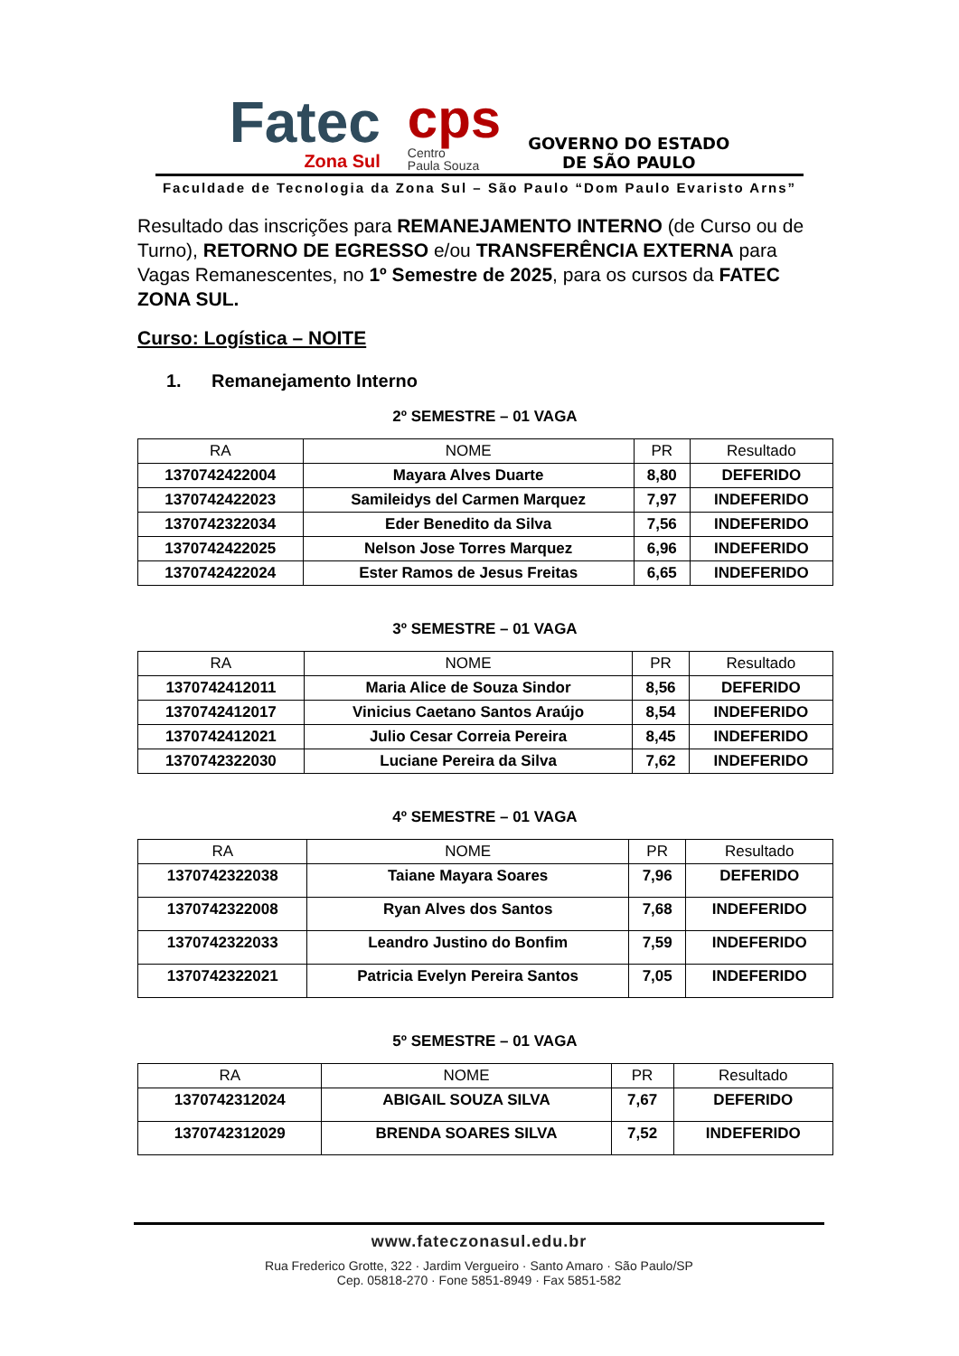Fatec
Zona Sul
cps
Centro
Paula Souza
GOVERNO DO ESTADO
DE SÃO PAULO
Faculdade de Tecnologia da Zona Sul – São Paulo “Dom Paulo Evaristo Arns”
Resultado das inscrições para REMANEJAMENTO INTERNO (de Curso ou de Turno), RETORNO DE EGRESSO e/ou TRANSFERÊNCIA EXTERNA para Vagas Remanescentes, no 1º Semestre de 2025, para os cursos da FATEC ZONA SUL.
Curso: Logística – NOITE
1. Remanejamento Interno
2º SEMESTRE – 01 VAGA
| RA | NOME | PR | Resultado |
| --- | --- | --- | --- |
| 1370742422004 | Mayara Alves Duarte | 8,80 | DEFERIDO |
| 1370742422023 | Samileidys del Carmen Marquez | 7,97 | INDEFERIDO |
| 1370742322034 | Eder Benedito da Silva | 7,56 | INDEFERIDO |
| 1370742422025 | Nelson Jose Torres Marquez | 6,96 | INDEFERIDO |
| 1370742422024 | Ester Ramos de Jesus Freitas | 6,65 | INDEFERIDO |
3º SEMESTRE – 01 VAGA
| RA | NOME | PR | Resultado |
| --- | --- | --- | --- |
| 1370742412011 | Maria Alice de Souza Sindor | 8,56 | DEFERIDO |
| 1370742412017 | Vinicius Caetano Santos Araújo | 8,54 | INDEFERIDO |
| 1370742412021 | Julio Cesar Correia Pereira | 8,45 | INDEFERIDO |
| 1370742322030 | Luciane Pereira da Silva | 7,62 | INDEFERIDO |
4º SEMESTRE – 01 VAGA
| RA | NOME | PR | Resultado |
| --- | --- | --- | --- |
| 1370742322038 | Taiane Mayara Soares | 7,96 | DEFERIDO |
| 1370742322008 | Ryan Alves dos Santos | 7,68 | INDEFERIDO |
| 1370742322033 | Leandro Justino do Bonfim | 7,59 | INDEFERIDO |
| 1370742322021 | Patricia Evelyn Pereira Santos | 7,05 | INDEFERIDO |
5º SEMESTRE – 01 VAGA
| RA | NOME | PR | Resultado |
| --- | --- | --- | --- |
| 1370742312024 | ABIGAIL SOUZA SILVA | 7,67 | DEFERIDO |
| 1370742312029 | BRENDA SOARES SILVA | 7,52 | INDEFERIDO |
www.fateczonasul.edu.br
Rua Frederico Grotte, 322 · Jardim Vergueiro · Santo Amaro · São Paulo/SP
Cep. 05818-270 · Fone 5851-8949 · Fax 5851-582